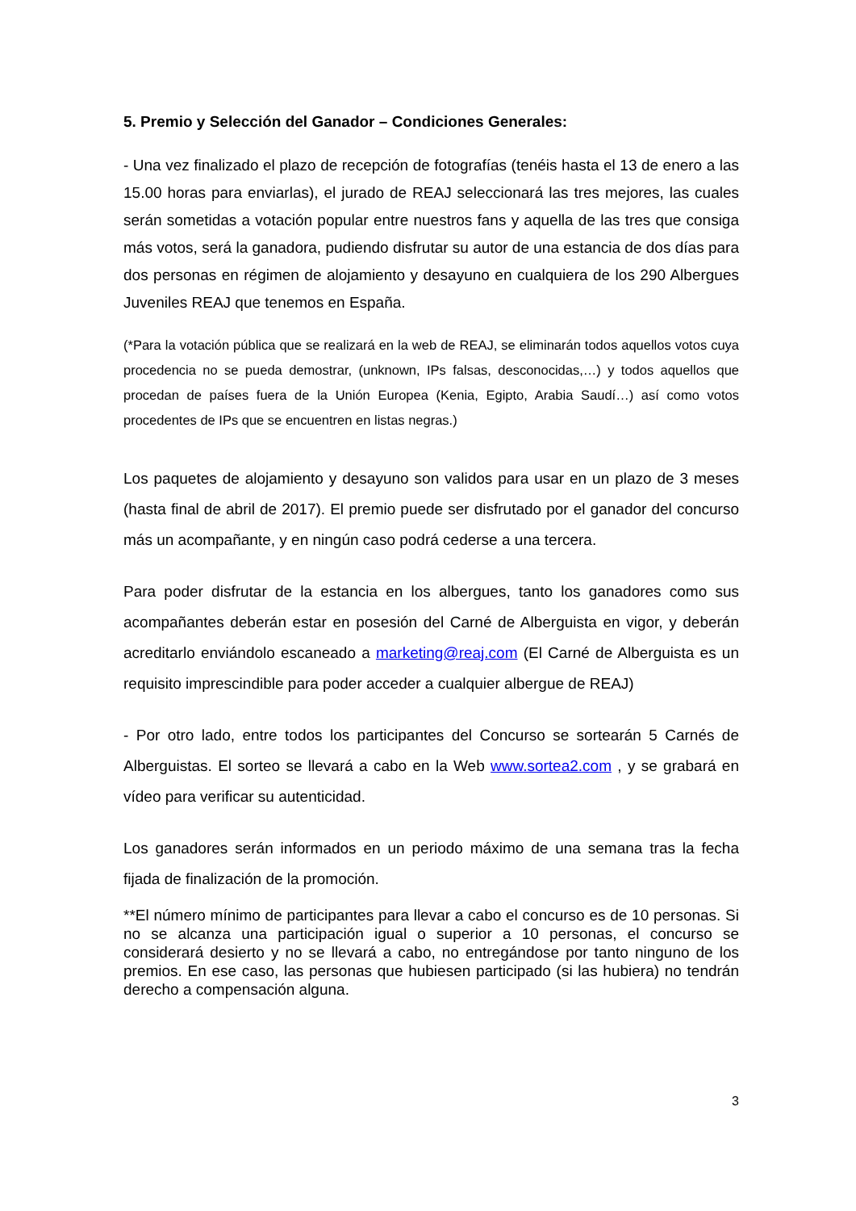5. Premio y Selección del Ganador – Condiciones Generales:
- Una vez finalizado el plazo de recepción de fotografías (tenéis hasta el 13 de enero a las 15.00 horas para enviarlas), el jurado de REAJ seleccionará las tres mejores, las cuales serán sometidas a votación popular entre nuestros fans y aquella de las tres que consiga más votos, será la ganadora, pudiendo disfrutar su autor de una estancia de dos días para dos personas en régimen de alojamiento y desayuno en cualquiera de los 290 Albergues Juveniles REAJ que tenemos en España.
(*Para la votación pública que se realizará en la web de REAJ, se eliminarán todos aquellos votos cuya procedencia no se pueda demostrar, (unknown, IPs falsas, desconocidas,…) y todos aquellos que procedan de países fuera de la Unión Europea (Kenia, Egipto, Arabia Saudí…) así como votos procedentes de IPs que se encuentren en listas negras.)
Los paquetes de alojamiento y desayuno son validos para usar en un plazo de 3 meses (hasta final de abril de 2017). El premio puede ser disfrutado por el ganador del concurso más un acompañante, y en ningún caso podrá cederse a una tercera.
Para poder disfrutar de la estancia en los albergues, tanto los ganadores como sus acompañantes deberán estar en posesión del Carné de Alberguista en vigor, y deberán acreditarlo enviándolo escaneado a marketing@reaj.com (El Carné de Alberguista es un requisito imprescindible para poder acceder a cualquier albergue de REAJ)
- Por otro lado, entre todos los participantes del Concurso se sortearán 5 Carnés de Alberguistas. El sorteo se llevará a cabo en la Web www.sortea2.com , y se grabará en vídeo para verificar su autenticidad.
Los ganadores serán informados en un periodo máximo de una semana tras la fecha fijada de finalización de la promoción.
**El número mínimo de participantes para llevar a cabo el concurso es de 10 personas. Si no se alcanza una participación igual o superior a 10 personas, el concurso se considerará desierto y no se llevará a cabo, no entregándose por tanto ninguno de los premios. En ese caso, las personas que hubiesen participado (si las hubiera) no tendrán derecho a compensación alguna.
3